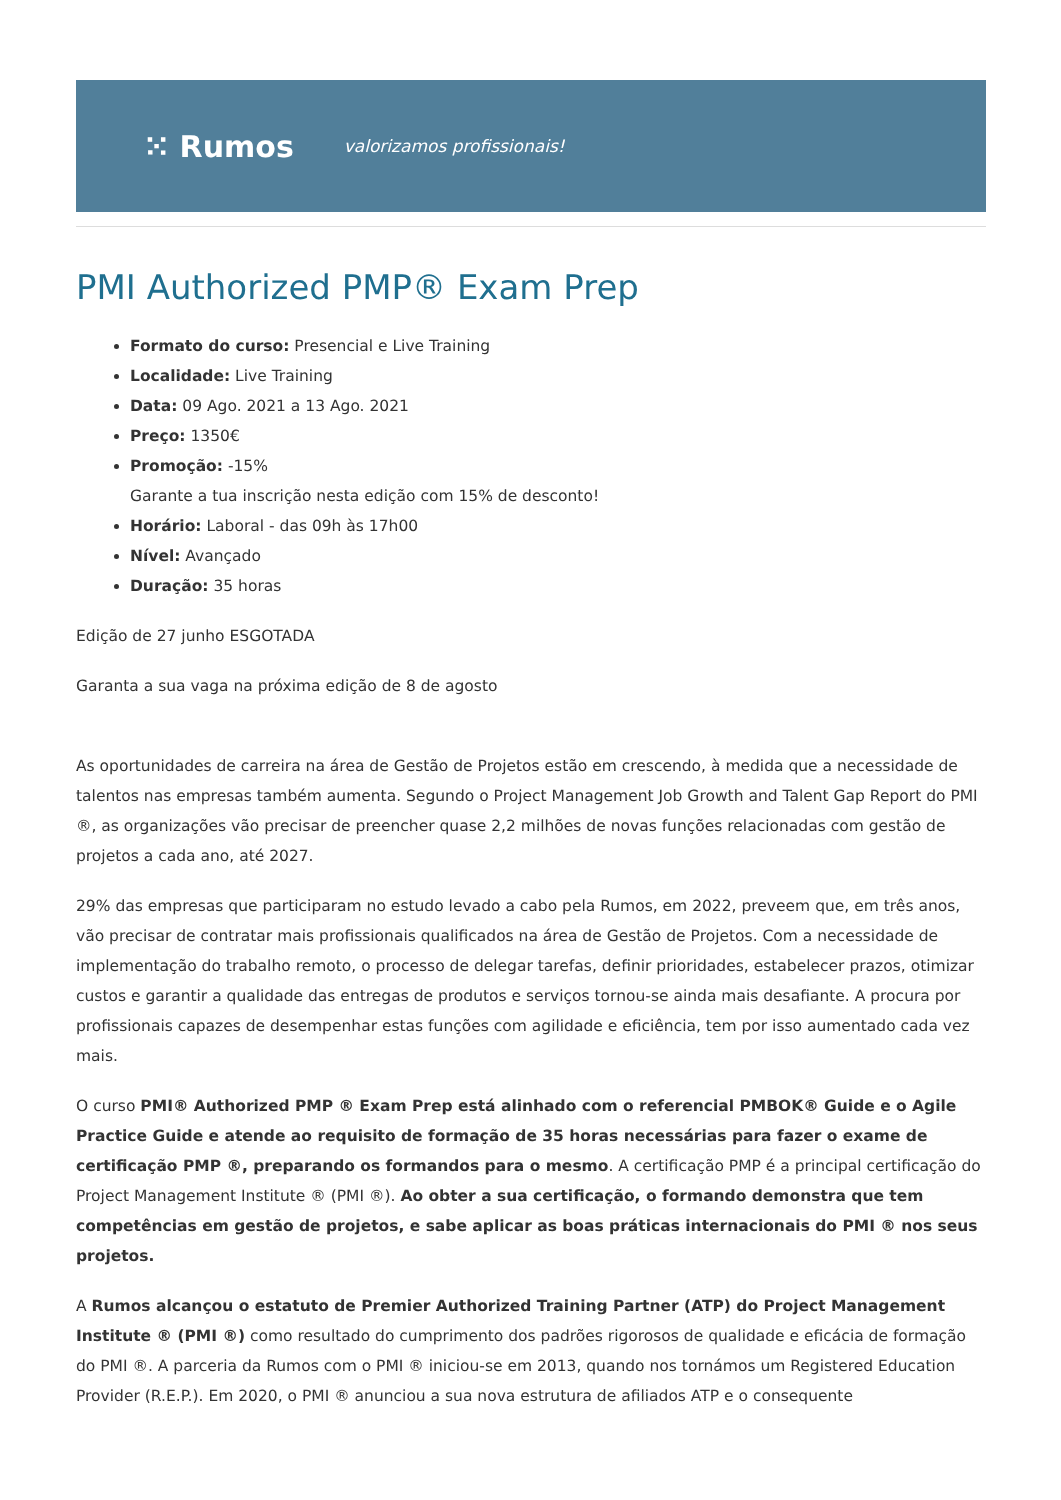⁙ Rumos valorizamos profissionais!
PMI Authorized PMP® Exam Prep
Formato do curso: Presencial e Live Training
Localidade: Live Training
Data: 09 Ago. 2021 a 13 Ago. 2021
Preço: 1350€
Promoção: -15%
Garante a tua inscrição nesta edição com 15% de desconto!
Horário: Laboral - das 09h às 17h00
Nível: Avançado
Duração: 35 horas
Edição de 27 junho ESGOTADA
Garanta a sua vaga na próxima edição de 8 de agosto
As oportunidades de carreira na área de Gestão de Projetos estão em crescendo, à medida que a necessidade de talentos nas empresas também aumenta. Segundo o Project Management Job Growth and Talent Gap Report do PMI ®, as organizações vão precisar de preencher quase 2,2 milhões de novas funções relacionadas com gestão de projetos a cada ano, até 2027.
29% das empresas que participaram no estudo levado a cabo pela Rumos, em 2022, preveem que, em três anos, vão precisar de contratar mais profissionais qualificados na área de Gestão de Projetos. Com a necessidade de implementação do trabalho remoto, o processo de delegar tarefas, definir prioridades, estabelecer prazos, otimizar custos e garantir a qualidade das entregas de produtos e serviços tornou-se ainda mais desafiante. A procura por profissionais capazes de desempenhar estas funções com agilidade e eficiência, tem por isso aumentado cada vez mais.
O curso PMI® Authorized PMP ® Exam Prep está alinhado com o referencial PMBOK® Guide e o Agile Practice Guide e atende ao requisito de formação de 35 horas necessárias para fazer o exame de certificação PMP ®, preparando os formandos para o mesmo. A certificação PMP é a principal certificação do Project Management Institute ® (PMI ®). Ao obter a sua certificação, o formando demonstra que tem competências em gestão de projetos, e sabe aplicar as boas práticas internacionais do PMI ® nos seus projetos.
A Rumos alcançou o estatuto de Premier Authorized Training Partner (ATP) do Project Management Institute ® (PMI ®) como resultado do cumprimento dos padrões rigorosos de qualidade e eficácia de formação do PMI ®. A parceria da Rumos com o PMI ® iniciou-se em 2013, quando nos tornámos um Registered Education Provider (R.E.P.). Em 2020, o PMI ® anunciou a sua nova estrutura de afiliados ATP e o consequente